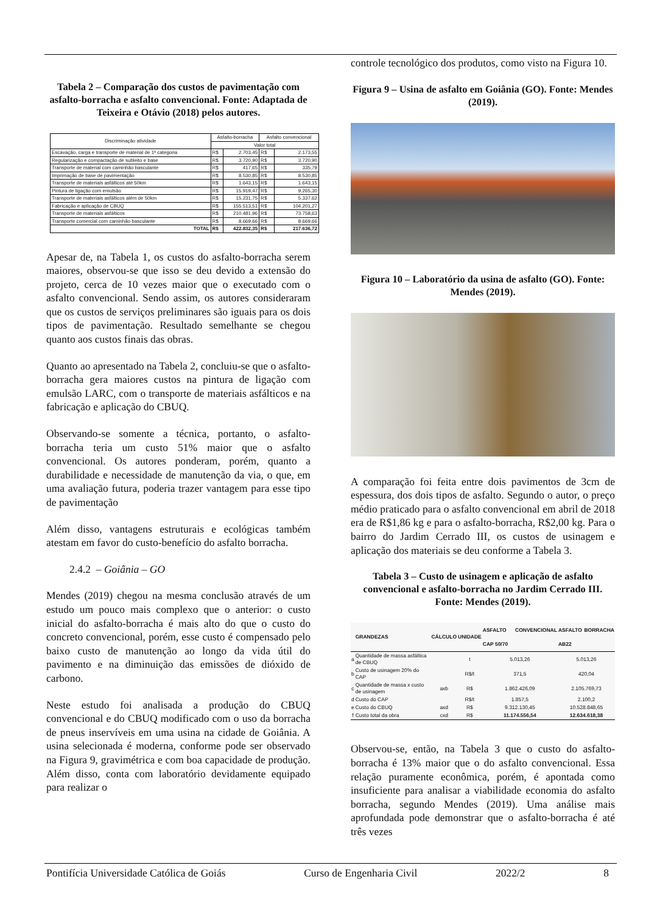Tabela 2 – Comparação dos custos de pavimentação com asfalto-borracha e asfalto convencional. Fonte: Adaptada de Teixeira e Otávio (2018) pelos autores.
| Discriminação atividade | Asfalto-borracha | | Asfalto convencional | |
| | Valor total | | | |
| Escavação, carga e transporte de material de 1ª categoria | R$ | 2.703,45 | R$ | 2.173,55 |
| Regularização e compactação de subleito e base | R$ | 3.720,90 | R$ | 3.720,90 |
| Transporte de material com caminhão basculante | R$ | 417,65 | R$ | 335,79 |
| Imprimação de base de pavimentação | R$ | 8.530,85 | R$ | 8.530,85 |
| Transporte de materiais asfálticos até 50km | R$ | 1.643,15 | R$ | 1.643,15 |
| Pintura de ligação com emulsão | R$ | 15.919,47 | R$ | 9.265,30 |
| Transporte de materiais asfálticos além de 50km | R$ | 15.231,75 | R$ | 5.337,62 |
| Fabricação e aplicação de CBUQ | R$ | 155.513,51 | R$ | 104.201,27 |
| Transporte de materiais asfálticos | R$ | 210.481,96 | R$ | 73.758,63 |
| Transporte comercial com caminhão basculante | R$ | 8.669,66 | R$ | 8.669,66 |
| TOTAL | R$ | 422.832,35 | R$ | 217.636,72 |
Apesar de, na Tabela 1, os custos do asfalto-borracha serem maiores, observou-se que isso se deu devido a extensão do projeto, cerca de 10 vezes maior que o executado com o asfalto convencional. Sendo assim, os autores consideraram que os custos de serviços preliminares são iguais para os dois tipos de pavimentação. Resultado semelhante se chegou quanto aos custos finais das obras.
Quanto ao apresentado na Tabela 2, concluiu-se que o asfalto-borracha gera maiores custos na pintura de ligação com emulsão LARC, com o transporte de materiais asfálticos e na fabricação e aplicação do CBUQ.
Observando-se somente a técnica, portanto, o asfalto-borracha teria um custo 51% maior que o asfalto convencional. Os autores ponderam, porém, quanto a durabilidade e necessidade de manutenção da via, o que, em uma avaliação futura, poderia trazer vantagem para esse tipo de pavimentação
Além disso, vantagens estruturais e ecológicas também atestam em favor do custo-benefício do asfalto borracha.
2.4.2 – Goiânia – GO
Mendes (2019) chegou na mesma conclusão através de um estudo um pouco mais complexo que o anterior: o custo inicial do asfalto-borracha é mais alto do que o custo do concreto convencional, porém, esse custo é compensado pelo baixo custo de manutenção ao longo da vida útil do pavimento e na diminuição das emissões de dióxido de carbono.
Neste estudo foi analisada a produção do CBUQ convencional e do CBUQ modificado com o uso da borracha de pneus inservíveis em uma usina na cidade de Goiânia. A usina selecionada é moderna, conforme pode ser observado na Figura 9, gravimétrica e com boa capacidade de produção. Além disso, conta com laboratório devidamente equipado para realizar o
controle tecnológico dos produtos, como visto na Figura 10.
Figura 9 – Usina de asfalto em Goiânia (GO). Fonte: Mendes (2019).
Figura 10 – Laboratório da usina de asfalto (GO). Fonte: Mendes (2019).
A comparação foi feita entre dois pavimentos de 3cm de espessura, dos dois tipos de asfalto. Segundo o autor, o preço médio praticado para o asfalto convencional em abril de 2018 era de R$1,86 kg e para o asfalto-borracha, R$2,00 kg. Para o bairro do Jardim Cerrado III, os custos de usinagem e aplicação dos materiais se deu conforme a Tabela 3.
Tabela 3 – Custo de usinagem e aplicação de asfalto convencional e asfalto-borracha no Jardim Cerrado III. Fonte: Mendes (2019).
| | GRANDEZAS | CÁLCULO | UNIDADE | ASFALTO CONVENCIONAL CAP 50/70 | ASFALTO BORRACHA AB22 |
| --- | --- | --- | --- | --- | --- |
| a | Quantidade de massa asfáltica de CBUQ | | t | 5.013,26 | 5.013,26 |
| b | Custo de usinagem 20% do CAP | | R$/t | 371,5 | 420,04 |
| c | Quantidade de massa x custo de usinagem | axb | R$ | 1.862.426,09 | 2.105.769,73 |
| d | Custo do CAP | | R$/t | 1.857,5 | 2.100,2 |
| e | Custo do CBUQ | axd | R$ | 9.312.130,45 | 10.528.848,65 |
| f | Custo total da obra | cxd | R$ | 11.174.556,54 | 12.634.618,38 |
Observou-se, então, na Tabela 3 que o custo do asfalto-borracha é 13% maior que o do asfalto convencional. Essa relação puramente econômica, porém, é apontada como insuficiente para analisar a viabilidade economia do asfalto borracha, segundo Mendes (2019). Uma análise mais aprofundada pode demonstrar que o asfalto-borracha é até três vezes
Pontifícia Universidade Católica de Goiás Curso de Engenharia Civil 2022/2 8